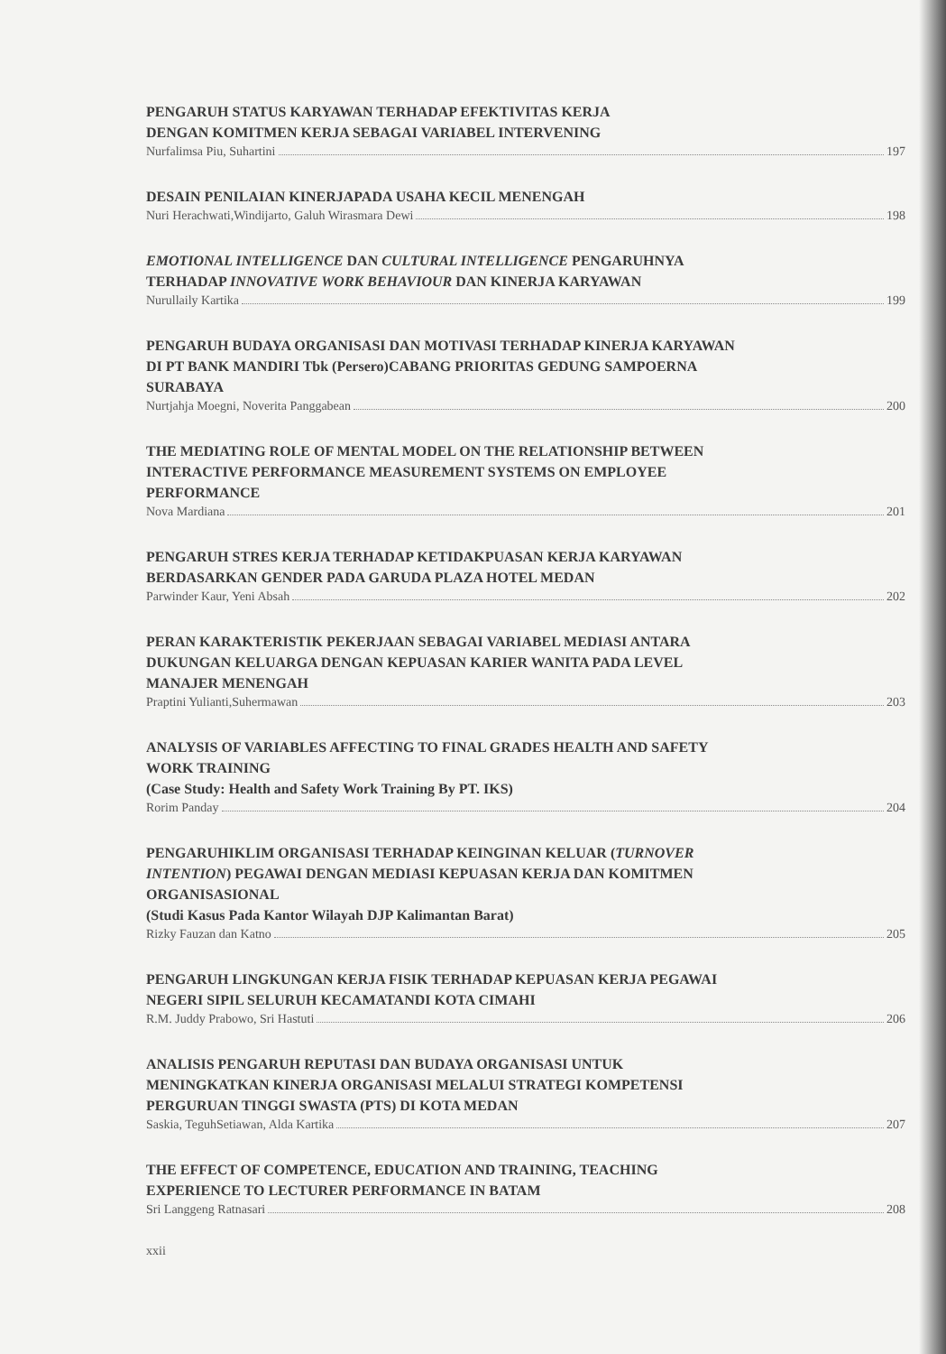PENGARUH STATUS KARYAWAN TERHADAP EFEKTIVITAS KERJA
DENGAN KOMITMEN KERJA SEBAGAI VARIABEL INTERVENING
Nurfalimsa Piu, Suhartini 197
DESAIN PENILAIAN KINERJAPADA USAHA KECIL MENENGAH
Nuri Herachwati,Windijarto, Galuh Wirasmara Dewi 198
EMOTIONAL INTELLIGENCE DAN CULTURAL INTELLIGENCE PENGARUHNYA
TERHADAP INNOVATIVE WORK BEHAVIOUR DAN KINERJA KARYAWAN
Nurullaily Kartika 199
PENGARUH BUDAYA ORGANISASI DAN MOTIVASI TERHADAP KINERJA KARYAWAN
DI PT BANK MANDIRI Tbk (Persero)CABANG PRIORITAS GEDUNG SAMPOERNA
SURABAYA
Nurtjahja Moegni, Noverita Panggabean 200
THE MEDIATING ROLE OF MENTAL MODEL ON THE RELATIONSHIP BETWEEN
INTERACTIVE PERFORMANCE MEASUREMENT SYSTEMS ON EMPLOYEE
PERFORMANCE
Nova Mardiana 201
PENGARUH STRES KERJA TERHADAP KETIDAKPUASAN KERJA KARYAWAN
BERDASARKAN GENDER PADA GARUDA PLAZA HOTEL MEDAN
Parwinder Kaur, Yeni Absah 202
PERAN KARAKTERISTIK PEKERJAAN SEBAGAI VARIABEL MEDIASI ANTARA
DUKUNGAN KELUARGA DENGAN KEPUASAN KARIER WANITA PADA LEVEL
MANAJER MENENGAH
Praptini Yulianti,Suhermawan 203
ANALYSIS OF VARIABLES AFFECTING TO FINAL GRADES HEALTH AND SAFETY
WORK TRAINING
(Case Study: Health and Safety Work Training By PT. IKS)
Rorim Panday 204
PENGARUHIKLIM ORGANISASI TERHADAP KEINGINAN KELUAR (TURNOVER
INTENTION) PEGAWAI DENGAN MEDIASI KEPUASAN KERJA DAN KOMITMEN
ORGANISASIONAL
(Studi Kasus Pada Kantor Wilayah DJP Kalimantan Barat)
Rizky Fauzan dan Katno 205
PENGARUH LINGKUNGAN KERJA FISIK TERHADAP KEPUASAN KERJA PEGAWAI
NEGERI SIPIL SELURUH KECAMATANDI KOTA CIMAHI
R.M. Juddy Prabowo, Sri Hastuti 206
ANALISIS PENGARUH REPUTASI DAN BUDAYA ORGANISASI UNTUK
MENINGKATKAN KINERJA ORGANISASI MELALUI STRATEGI KOMPETENSI
PERGURUAN TINGGI SWASTA (PTS) DI KOTA MEDAN
Saskia, TeguhSetiawan, Alda Kartika 207
THE EFFECT OF COMPETENCE, EDUCATION AND TRAINING, TEACHING
EXPERIENCE TO LECTURER PERFORMANCE IN BATAM
Sri Langgeng Ratnasari 208
xxii